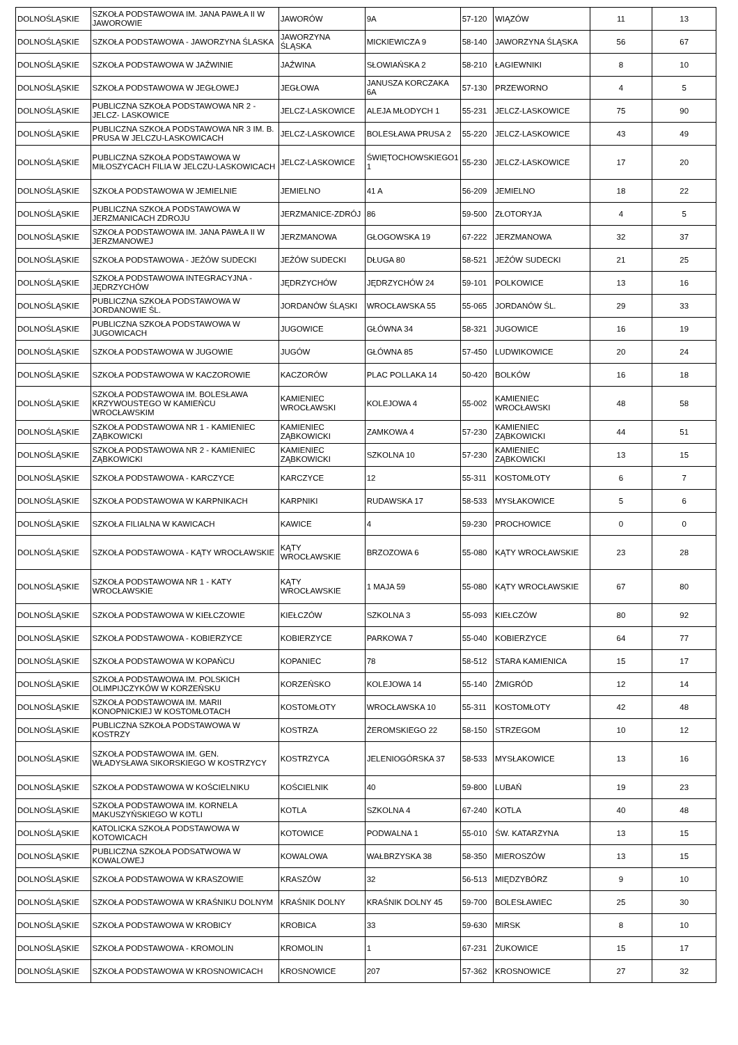| DOLNOŚLĄSKIE | SZKOŁA PODSTAWOWA IM. JANA PAWŁA II W JAWOROWIE | JAWORÓW | 9A | 57-120 | WIĄZÓW | 11 | 13 |
| DOLNOŚLĄSKIE | SZKOŁA PODSTAWOWA - JAWORZYNA ŚLASKA | JAWORZYNA ŚLĄSKA | MICKIEWICZA 9 | 58-140 | JAWORZYNA ŚLĄSKA | 56 | 67 |
| DOLNOŚLĄSKIE | SZKOŁA PODSTAWOWA W JAŹWINIE | JAŹWINA | SŁOWIAŃSKA 2 | 58-210 | ŁAGIEWNIKI | 8 | 10 |
| DOLNOŚLĄSKIE | SZKOŁA PODSTAWOWA W JEGŁOWEJ | JEGŁOWA | JANUSZA KORCZAKA 6A | 57-130 | PRZEWORNO | 4 | 5 |
| DOLNOŚLĄSKIE | PUBLICZNA SZKOŁA PODSTAWOWA NR 2 - JELCZ- LASKOWICE | JELCZ-LASKOWICE | ALEJA MŁODYCH 1 | 55-231 | JELCZ-LASKOWICE | 75 | 90 |
| DOLNOŚLĄSKIE | PUBLICZNA SZKOŁA PODSTAWOWA NR 3 IM. B. PRUSA W JELCZU-LASKOWICACH | JELCZ-LASKOWICE | BOLESŁAWA PRUSA 2 | 55-220 | JELCZ-LASKOWICE | 43 | 49 |
| DOLNOŚLĄSKIE | PUBLICZNA SZKOŁA PODSTAWOWA W MIŁOSZYCACH FILIA W JELCZU-LASKOWICACH | JELCZ-LASKOWICE | ŚWIĘTOCHOWSKIEGO1 1 | 55-230 | JELCZ-LASKOWICE | 17 | 20 |
| DOLNOŚLĄSKIE | SZKOŁA PODSTAWOWA W JEMIELNIE | JEMIELNO | 41 A | 56-209 | JEMIELNO | 18 | 22 |
| DOLNOŚLĄSKIE | PUBLICZNA SZKOŁA PODSTAWOWA W JERZMANICACH ZDROJU | JERZMANICE-ZDRÓJ | 86 | 59-500 | ZŁOTORYJA | 4 | 5 |
| DOLNOŚLĄSKIE | SZKOŁA PODSTAWOWA IM. JANA PAWŁA II W JERZMANOWEJ | JERZMANOWA | GŁOGOWSKA 19 | 67-222 | JERZMANOWA | 32 | 37 |
| DOLNOŚLĄSKIE | SZKOŁA PODSTAWOWA - JEŻÓW SUDECKI | JEŻÓW SUDECKI | DŁUGA 80 | 58-521 | JEŻÓW SUDECKI | 21 | 25 |
| DOLNOŚLĄSKIE | SZKOŁA PODSTAWOWA INTEGRACYJNA - JĘDRZYCHÓW | JĘDRZYCHÓW | JĘDRZYCHÓW 24 | 59-101 | POLKOWICE | 13 | 16 |
| DOLNOŚLĄSKIE | PUBLICZNA SZKOŁA PODSTAWOWA W JORDANOWIE ŚL. | JORDANÓW ŚLĄSKI | WROCŁAWSKA 55 | 55-065 | JORDANÓW ŚL. | 29 | 33 |
| DOLNOŚLĄSKIE | PUBLICZNA SZKOŁA PODSTAWOWA W JUGOWICACH | JUGOWICE | GŁÓWNA 34 | 58-321 | JUGOWICE | 16 | 19 |
| DOLNOŚLĄSKIE | SZKOŁA PODSTAWOWA W JUGOWIE | JUGÓW | GŁÓWNA 85 | 57-450 | LUDWIKOWICE | 20 | 24 |
| DOLNOŚLĄSKIE | SZKOŁA PODSTAWOWA W KACZOROWIE | KACZORÓW | PLAC POLLAKA 14 | 50-420 | BOLKÓW | 16 | 18 |
| DOLNOŚLĄSKIE | SZKOŁA PODSTAWOWA IM. BOLESŁAWA KRZYWOUSTEGO W KAMIEŃCU WROCŁAWSKIM | KAMIENIEC WROCŁAWSKI | KOLEJOWA 4 | 55-002 | KAMIENIEC WROCŁAWSKI | 48 | 58 |
| DOLNOŚLĄSKIE | SZKOŁA PODSTAWOWA NR 1 - KAMIENIEC ZĄBKOWICKI | KAMIENIEC ZĄBKOWICKI | ZAMKOWA 4 | 57-230 | KAMIENIEC ZĄBKOWICKI | 44 | 51 |
| DOLNOŚLĄSKIE | SZKOŁA PODSTAWOWA NR 2 - KAMIENIEC ZĄBKOWICKI | KAMIENIEC ZĄBKOWICKI | SZKOLNA 10 | 57-230 | KAMIENIEC ZĄBKOWICKI | 13 | 15 |
| DOLNOŚLĄSKIE | SZKOŁA PODSTAWOWA - KARCZYCE | KARCZYCE | 12 | 55-311 | KOSTOMŁOTY | 6 | 7 |
| DOLNOŚLĄSKIE | SZKOŁA PODSTAWOWA W KARPNIKACH | KARPNIKI | RUDAWSKA 17 | 58-533 | MYSŁAKOWICE | 5 | 6 |
| DOLNOŚLĄSKIE | SZKOŁA FILIALNA W KAWICACH | KAWICE | 4 | 59-230 | PROCHOWICE | 0 | 0 |
| DOLNOŚLĄSKIE | SZKOŁA PODSTAWOWA - KĄTY WROCŁAWSKIE | KĄTY WROCŁAWSKIE | BRZOZOWA 6 | 55-080 | KĄTY WROCŁAWSKIE | 23 | 28 |
| DOLNOŚLĄSKIE | SZKOŁA PODSTAWOWA NR 1 - KATY WROCŁAWSKIE | KĄTY WROCŁAWSKIE | 1 MAJA 59 | 55-080 | KĄTY WROCŁAWSKIE | 67 | 80 |
| DOLNOŚLĄSKIE | SZKOŁA PODSTAWOWA W KIEŁCZOWIE | KIEŁCZÓW | SZKOLNA 3 | 55-093 | KIEŁCZÓW | 80 | 92 |
| DOLNOŚLĄSKIE | SZKOŁA PODSTAWOWA - KOBIERZYCE | KOBIERZYCE | PARKOWA 7 | 55-040 | KOBIERZYCE | 64 | 77 |
| DOLNOŚLĄSKIE | SZKOŁA PODSTAWOWA W KOPAŃCU | KOPANIEC | 78 | 58-512 | STARA KAMIENICA | 15 | 17 |
| DOLNOŚLĄSKIE | SZKOŁA PODSTAWOWA IM. POLSKICH OLIMPIJCZYKÓW W KORZEŃSKU | KORZEŃSKO | KOLEJOWA 14 | 55-140 | ŻMIGRÓD | 12 | 14 |
| DOLNOŚLĄSKIE | SZKOŁA PODSTAWOWA IM. MARII KONOPNICKIEJ W KOSTOMŁOTACH | KOSTOMŁOTY | WROCŁAWSKA 10 | 55-311 | KOSTOMŁOTY | 42 | 48 |
| DOLNOŚLĄSKIE | PUBLICZNA SZKOŁA PODSTAWOWA W KOSTRZY | KOSTRZA | ŻEROMSKIEGO 22 | 58-150 | STRZEGOM | 10 | 12 |
| DOLNOŚLĄSKIE | SZKOŁA PODSTAWOWA IM. GEN. WŁADYSŁAWA SIKORSKIEGO W KOSTRZYCY | KOSTRZYCA | JELENIOGÓRSKA 37 | 58-533 | MYSŁAKOWICE | 13 | 16 |
| DOLNOŚLĄSKIE | SZKOŁA PODSTAWOWA W KOŚCIELNIKU | KOŚCIELNIK | 40 | 59-800 | LUBAŃ | 19 | 23 |
| DOLNOŚLĄSKIE | SZKOŁA PODSTAWOWA IM. KORNELA MAKUSZYŃSKIEGO W KOTLI | KOTLA | SZKOLNA 4 | 67-240 | KOTLA | 40 | 48 |
| DOLNOŚLĄSKIE | KATOLICKA SZKOŁA PODSTAWOWA W KOTOWICACH | KOTOWICE | PODWALNA 1 | 55-010 | ŚW. KATARZYNA | 13 | 15 |
| DOLNOŚLĄSKIE | PUBLICZNA SZKOŁA PODSATWOWA W KOWALOWEJ | KOWALOWA | WAŁBRZYSKA 38 | 58-350 | MIEROSZÓW | 13 | 15 |
| DOLNOŚLĄSKIE | SZKOŁA PODSTAWOWA W KRASZOWIE | KRASZÓW | 32 | 56-513 | MIĘDZYBÓRZ | 9 | 10 |
| DOLNOŚLĄSKIE | SZKOŁA PODSTAWOWA W KRAŚNIKU DOLNYM | KRAŚNIK DOLNY | KRAŚNIK DOLNY 45 | 59-700 | BOLESŁAWIEC | 25 | 30 |
| DOLNOŚLĄSKIE | SZKOŁA PODSTAWOWA W KROBICY | KROBICA | 33 | 59-630 | MIRSK | 8 | 10 |
| DOLNOŚLĄSKIE | SZKOŁA PODSTAWOWA - KROMOLIN | KROMOLIN | 1 | 67-231 | ŻUKOWICE | 15 | 17 |
| DOLNOŚLĄSKIE | SZKOŁA PODSTAWOWA W KROSNOWICACH | KROSNOWICE | 207 | 57-362 | KROSNOWICE | 27 | 32 |